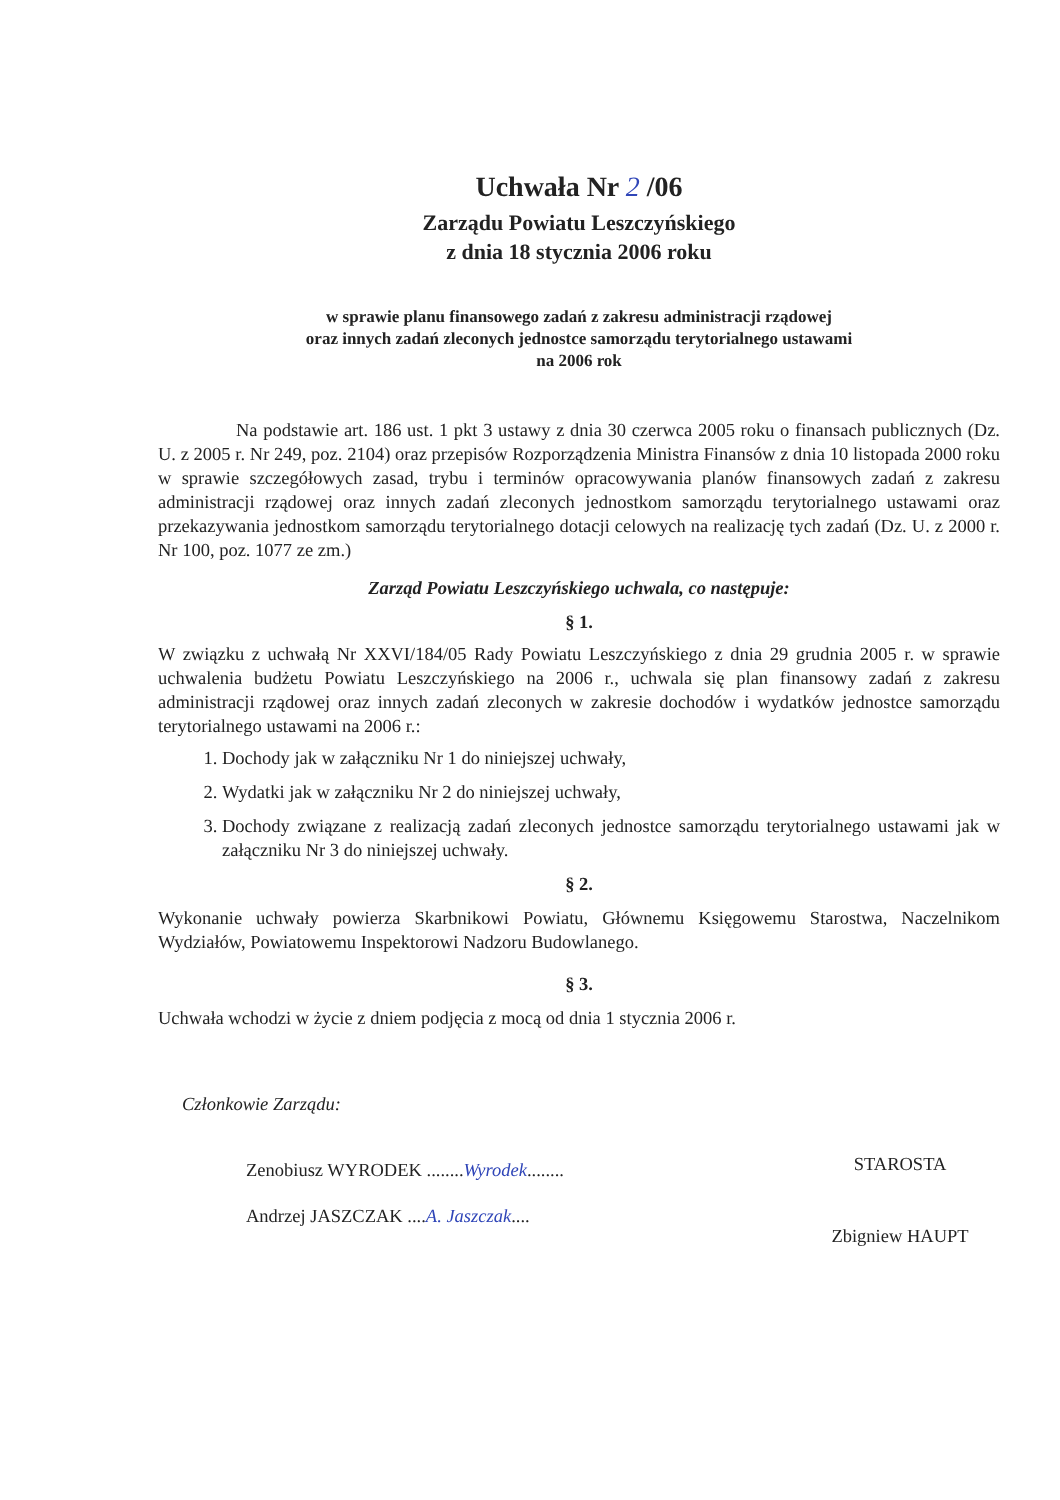Uchwała Nr 2 /06
Zarządu Powiatu Leszczyńskiego
z dnia 18 stycznia 2006 roku
w sprawie planu finansowego zadań z zakresu administracji rządowej
oraz innych zadań zleconych jednostce samorządu terytorialnego ustawami
na 2006 rok
Na podstawie art. 186 ust. 1 pkt 3 ustawy z dnia 30 czerwca 2005 roku o finansach publicznych (Dz. U. z 2005 r. Nr 249, poz. 2104) oraz przepisów Rozporządzenia Ministra Finansów z dnia 10 listopada 2000 roku w sprawie szczegółowych zasad, trybu i terminów opracowywania planów finansowych zadań z zakresu administracji rządowej oraz innych zadań zleconych jednostkom samorządu terytorialnego ustawami oraz przekazywania jednostkom samorządu terytorialnego dotacji celowych na realizację tych zadań (Dz. U. z 2000 r. Nr 100, poz. 1077 ze zm.)
Zarząd Powiatu Leszczyńskiego uchwala, co następuje:
§ 1.
W związku z uchwałą Nr XXVI/184/05 Rady Powiatu Leszczyńskiego z dnia 29 grudnia 2005 r. w sprawie uchwalenia budżetu Powiatu Leszczyńskiego na 2006 r., uchwala się plan finansowy zadań z zakresu administracji rządowej oraz innych zadań zleconych w zakresie dochodów i wydatków jednostce samorządu terytorialnego ustawami na 2006 r.:
1. Dochody jak w załączniku Nr 1 do niniejszej uchwały,
2. Wydatki jak w załączniku Nr 2 do niniejszej uchwały,
3. Dochody związane z realizacją zadań zleconych jednostce samorządu terytorialnego ustawami jak w załączniku Nr 3 do niniejszej uchwały.
§ 2.
Wykonanie uchwały powierza Skarbnikowi Powiatu, Głównemu Księgowemu Starostwa, Naczelnikom Wydziałów, Powiatowemu Inspektorowi Nadzoru Budowlanego.
§ 3.
Uchwała wchodzi w życie z dniem podjęcia z mocą od dnia 1 stycznia 2006 r.
Członkowie Zarządu:
Zenobiusz WYRODEK ........Wyrodek........
Andrzej JASZCZAK ....A. Jaszczak....
STAROSTA
Zbigniew HAUPT